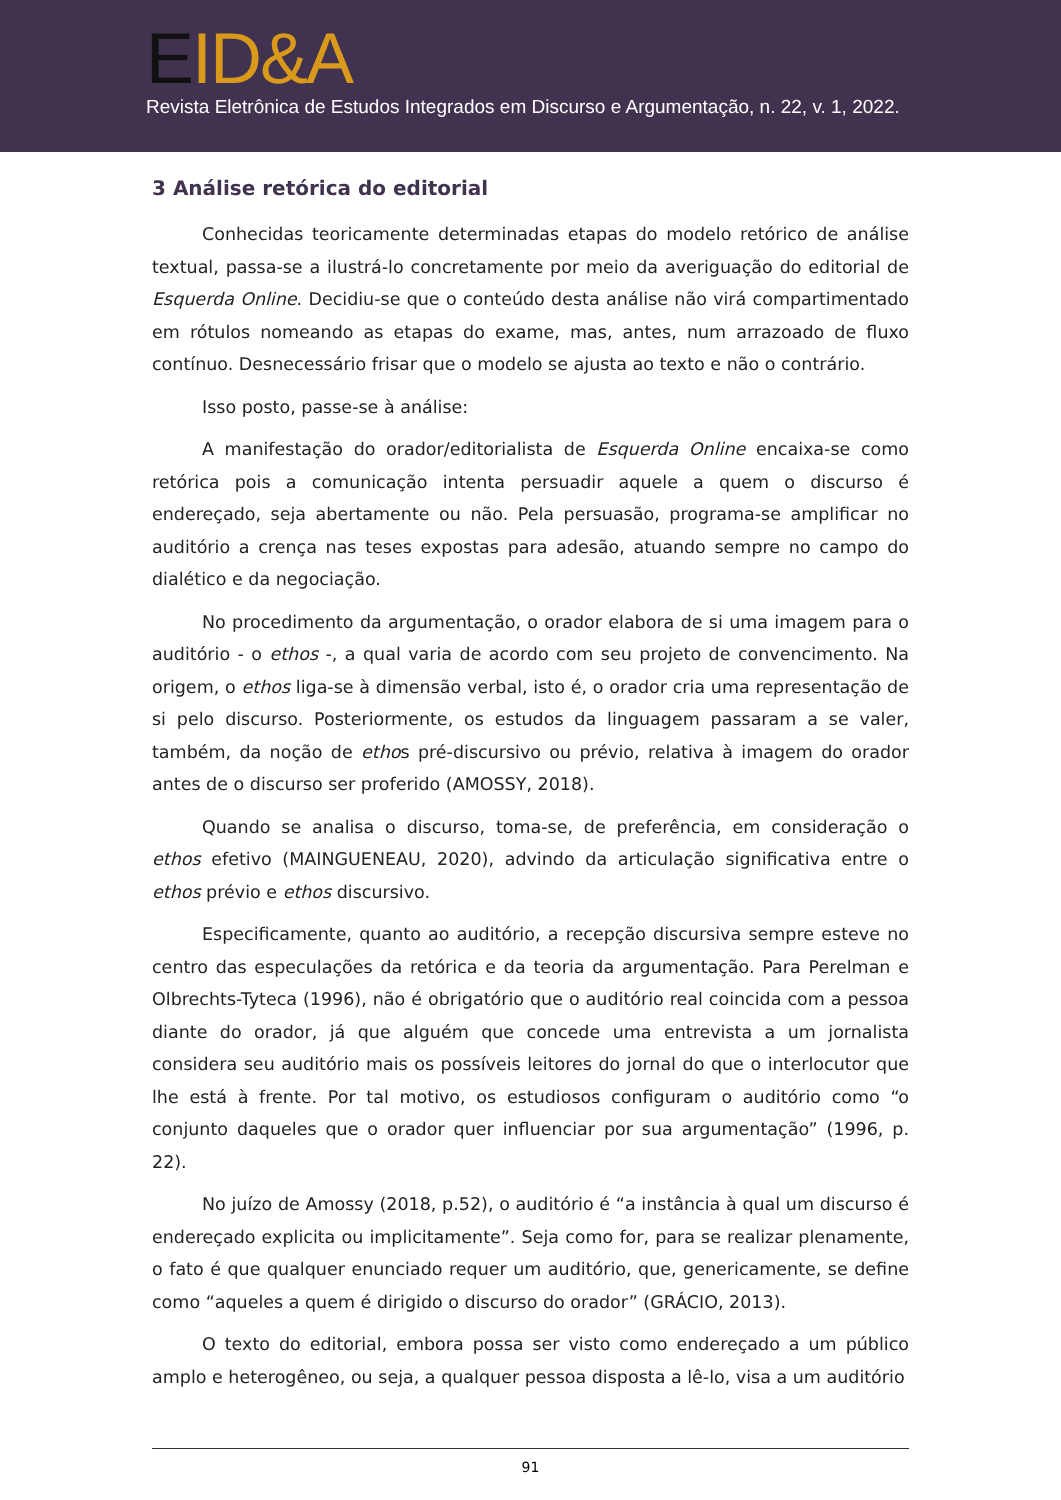EID&A
Revista Eletrônica de Estudos Integrados em Discurso e Argumentação, n. 22, v. 1, 2022.
3 Análise retórica do editorial
Conhecidas teoricamente determinadas etapas do modelo retórico de análise textual, passa-se a ilustrá-lo concretamente por meio da averiguação do editorial de Esquerda Online. Decidiu-se que o conteúdo desta análise não virá compartimentado em rótulos nomeando as etapas do exame, mas, antes, num arrazoado de fluxo contínuo. Desnecessário frisar que o modelo se ajusta ao texto e não o contrário.
Isso posto, passe-se à análise:
A manifestação do orador/editorialista de Esquerda Online encaixa-se como retórica pois a comunicação intenta persuadir aquele a quem o discurso é endereçado, seja abertamente ou não. Pela persuasão, programa-se amplificar no auditório a crença nas teses expostas para adesão, atuando sempre no campo do dialético e da negociação.
No procedimento da argumentação, o orador elabora de si uma imagem para o auditório - o ethos -, a qual varia de acordo com seu projeto de convencimento. Na origem, o ethos liga-se à dimensão verbal, isto é, o orador cria uma representação de si pelo discurso. Posteriormente, os estudos da linguagem passaram a se valer, também, da noção de ethos pré-discursivo ou prévio, relativa à imagem do orador antes de o discurso ser proferido (AMOSSY, 2018).
Quando se analisa o discurso, toma-se, de preferência, em consideração o ethos efetivo (MAINGUENEAU, 2020), advindo da articulação significativa entre o ethos prévio e ethos discursivo.
Especificamente, quanto ao auditório, a recepção discursiva sempre esteve no centro das especulações da retórica e da teoria da argumentação. Para Perelman e Olbrechts-Tyteca (1996), não é obrigatório que o auditório real coincida com a pessoa diante do orador, já que alguém que concede uma entrevista a um jornalista considera seu auditório mais os possíveis leitores do jornal do que o interlocutor que lhe está à frente. Por tal motivo, os estudiosos configuram o auditório como “o conjunto daqueles que o orador quer influenciar por sua argumentação” (1996, p. 22).
No juízo de Amossy (2018, p.52), o auditório é “a instância à qual um discurso é endereçado explicita ou implicitamente”. Seja como for, para se realizar plenamente, o fato é que qualquer enunciado requer um auditório, que, genericamente, se define como “aqueles a quem é dirigido o discurso do orador” (GRÁCIO, 2013).
O texto do editorial, embora possa ser visto como endereçado a um público amplo e heterogêneo, ou seja, a qualquer pessoa disposta a lê-lo, visa a um auditório
91